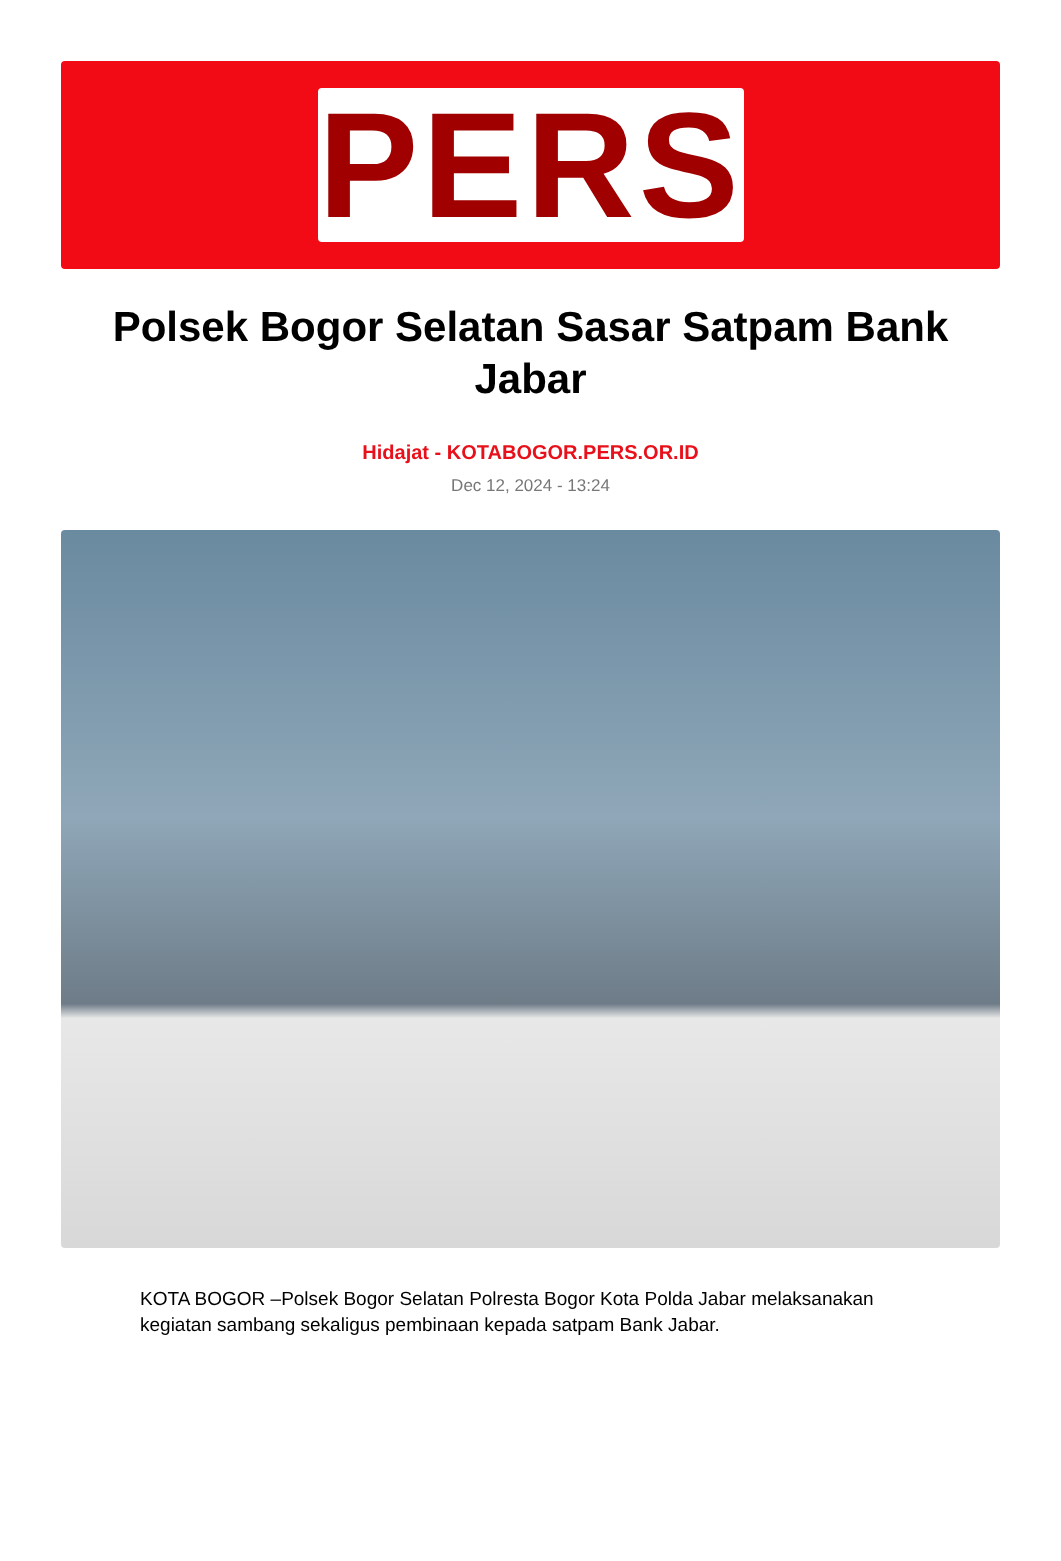PERS
Polsek Bogor Selatan Sasar Satpam Bank Jabar
Hidajat - KOTABOGOR.PERS.OR.ID
Dec 12, 2024 - 13:24
KOTA BOGOR –Polsek Bogor Selatan Polresta Bogor Kota Polda Jabar melaksanakan kegiatan sambang sekaligus pembinaan kepada satpam Bank Jabar.